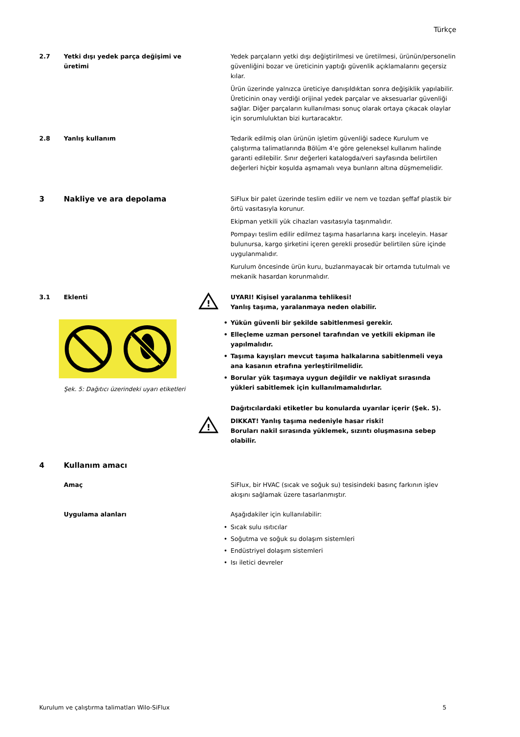Türkçe
2.7 Yetki dışı yedek parça değişimi ve üretimi
Yedek parçaların yetki dışı değiştirilmesi ve üretilmesi, ürünün/personelin güvenliğini bozar ve üreticinin yaptığı güvenlik açıklamalarını geçersiz kılar.
Ürün üzerinde yalnızca üreticiye danışıldıktan sonra değişiklik yapılabilir. Üreticinin onay verdiği orijinal yedek parçalar ve aksesuarlar güvenliği sağlar. Diğer parçaların kullanılması sonuç olarak ortaya çıkacak olaylar için sorumluluktan bizi kurtaracaktır.
2.8 Yanlış kullanım Tedarik edilmiş olan ürünün işletim güvenliği sadece Kurulum ve çalıştırma talimatlarında Bölüm 4'e göre geleneksel kullanım halinde garanti edilebilir. Sınır değerleri katalogda/veri sayfasında belirtilen değerleri hiçbir koşulda aşmamalı veya bunların altına düşmemelidir.
3 Nakliye ve ara depolama
SiFlux bir palet üzerinde teslim edilir ve nem ve tozdan şeffaf plastik bir örtü vasıtasıyla korunur.
Ekipman yetkili yük cihazları vasıtasıyla taşınmalıdır.
Pompayı teslim edilir edilmez taşıma hasarlarına karşı inceleyin. Hasar bulunursa, kargo şirketini içeren gerekli prosedür belirtilen süre içinde uygulanmalıdır.
Kurulum öncesinde ürün kuru, buzlanmayacak bir ortamda tutulmalı ve mekanik hasardan korunmalıdır.
3.1 Eklenti
Şek. 5: Dağıtıcı üzerindeki uyarı etiketleri
!
UYARI! Kişisel yaralanma tehlikesi!
Yanlış taşıma, yaralanmaya neden olabilir.
• Yükün güvenli bir şekilde sabitlenmesi gerekir.
• Elleçleme uzman personel tarafından ve yetkili ekipman ile yapılmalıdır.
• Taşıma kayışları mevcut taşıma halkalarına sabitlenmeli veya ana kasanın etrafına yerleştirilmelidir.
• Borular yük taşımaya uygun değildir ve nakliyat sırasında yükleri sabitlemek için kullanılmamalıdırlar.
Dağıtıcılardaki etiketler bu konularda uyarılar içerir (Şek. 5).
!
DIKKAT! Yanlış taşıma nedeniyle hasar riski!
Boruları nakil sırasında yüklemek, sızıntı oluşmasına sebep olabilir.
4 Kullanım amacı
Amaç SiFlux, bir HVAC (sıcak ve soğuk su) tesisindeki basınç farkının işlev akışını sağlamak üzere tasarlanmıştır.
Uygulama alanları Aşağıdakiler için kullanılabilir:
• Sıcak sulu ısıtıcılar
• Soğutma ve soğuk su dolaşım sistemleri
• Endüstriyel dolaşım sistemleri
• Isı iletici devreler
Kurulum ve çalıştırma talimatları Wilo-SiFlux 5